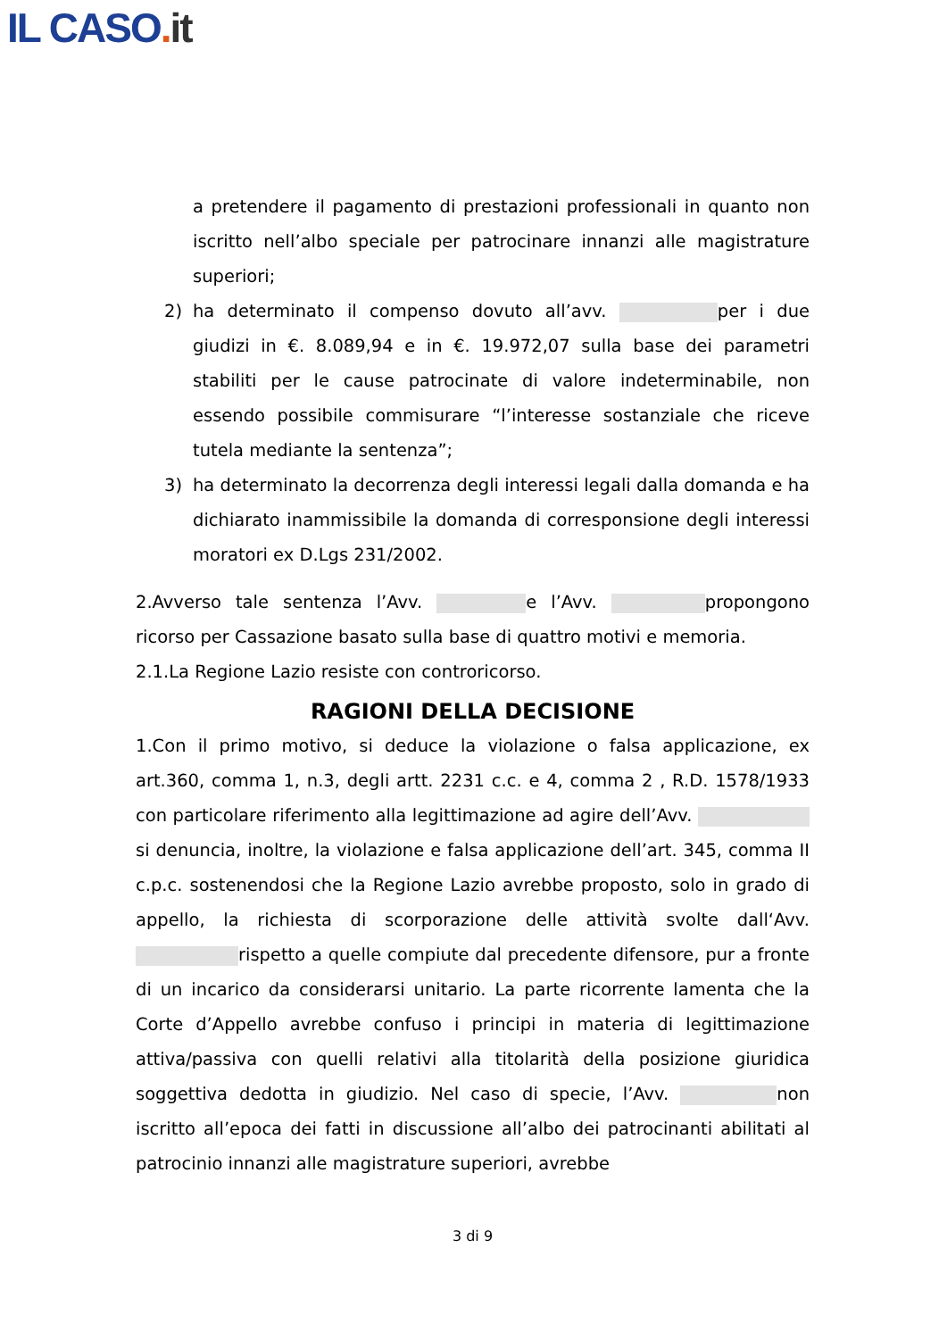IL CASO. it
a pretendere il pagamento di prestazioni professionali in quanto non iscritto nell’albo speciale per patrocinare innanzi alle magistrature superiori;
2) ha determinato il compenso dovuto all’avv. per i due giudizi in €. 8.089,94 e in €. 19.972,07 sulla base dei parametri stabiliti per le cause patrocinate di valore indeterminabile, non essendo possibile commisurare “l’interesse sostanziale che riceve tutela mediante la sentenza”;
3) ha determinato la decorrenza degli interessi legali dalla domanda e ha dichiarato inammissibile la domanda di corresponsione degli interessi moratori ex D.Lgs 231/2002.
2.Avverso tale sentenza l’Avv. e l’Avv. propongono ricorso per Cassazione basato sulla base di quattro motivi e memoria.
2.1.La Regione Lazio resiste con controricorso.
RAGIONI DELLA DECISIONE
1.Con il primo motivo, si deduce la violazione o falsa applicazione, ex art.360, comma 1, n.3, degli artt. 2231 c.c. e 4, comma 2 , R.D. 1578/1933 con particolare riferimento alla legittimazione ad agire dell’Avv. si denuncia, inoltre, la violazione e falsa applicazione dell’art. 345, comma II c.p.c. sostenendosi che la Regione Lazio avrebbe proposto, solo in grado di appello, la richiesta di scorporazione delle attività svolte dall‘Avv. rispetto a quelle compiute dal precedente difensore, pur a fronte di un incarico da considerarsi unitario. La parte ricorrente lamenta che la Corte d’Appello avrebbe confuso i principi in materia di legittimazione attiva/passiva con quelli relativi alla titolarità della posizione giuridica soggettiva dedotta in giudizio. Nel caso di specie, l’Avv. non iscritto all’epoca dei fatti in discussione all’albo dei patrocinanti abilitati al patrocinio innanzi alle magistrature superiori, avrebbe
3 di 9